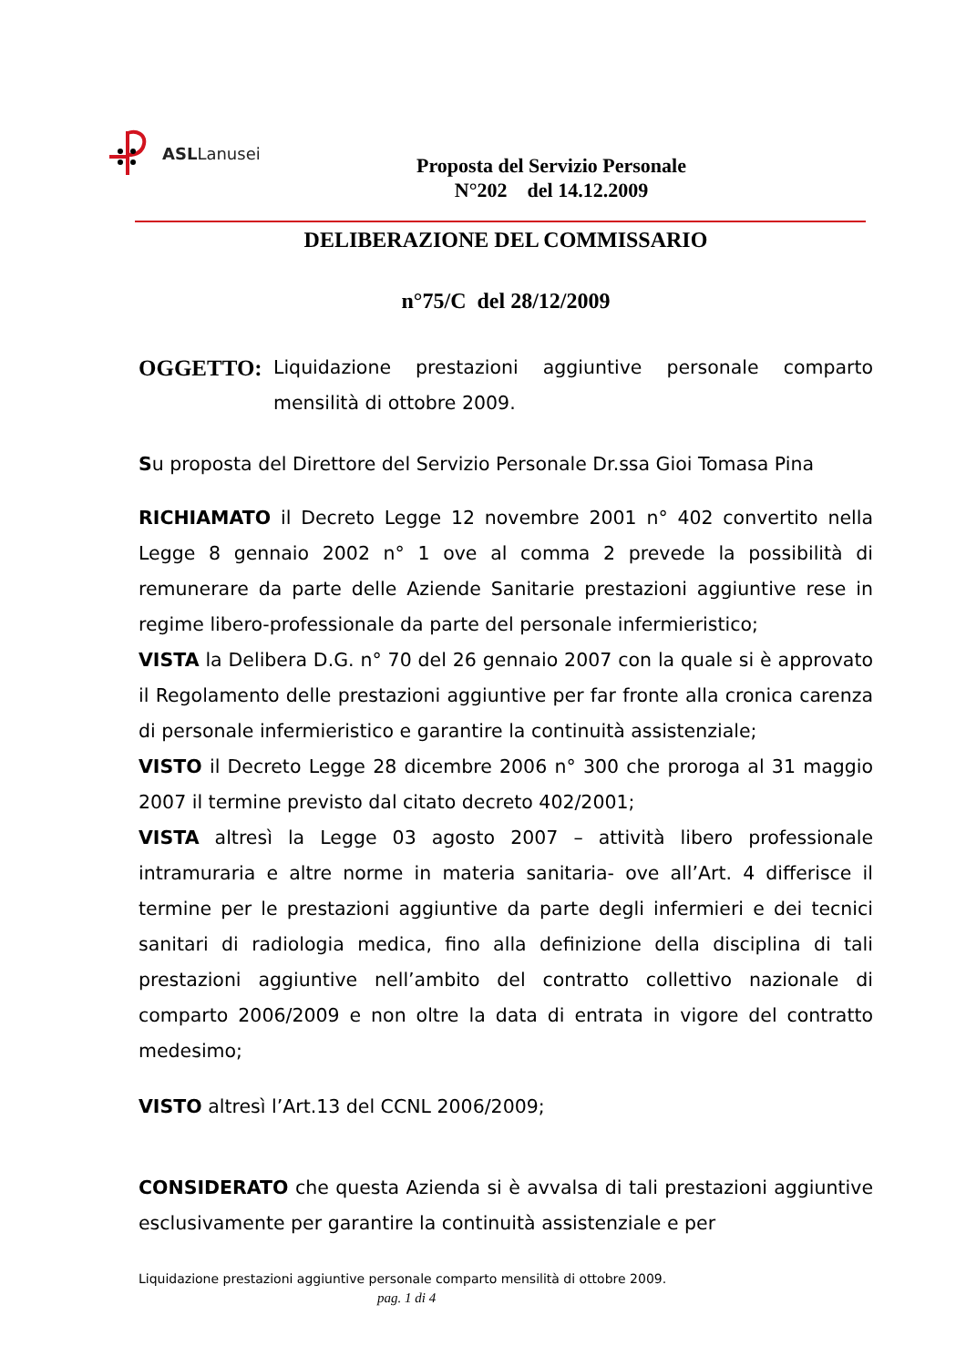ASLLanusei
Proposta del Servizio Personale
N°202 del 14.12.2009
DELIBERAZIONE DEL COMMISSARIO
n°75/C del 28/12/2009
OGGETTO:
Liquidazione prestazioni aggiuntive personale comparto mensilità di ottobre 2009.
Su proposta del Direttore del Servizio Personale Dr.ssa Gioi Tomasa Pina
RICHIAMATO il Decreto Legge 12 novembre 2001 n° 402 convertito nella Legge 8 gennaio 2002 n° 1 ove al comma 2 prevede la possibilità di remunerare da parte delle Aziende Sanitarie prestazioni aggiuntive rese in regime libero-professionale da parte del personale infermieristico;
VISTA la Delibera D.G. n° 70 del 26 gennaio 2007 con la quale si è approvato il Regolamento delle prestazioni aggiuntive per far fronte alla cronica carenza di personale infermieristico e garantire la continuità assistenziale;
VISTO il Decreto Legge 28 dicembre 2006 n° 300 che proroga al 31 maggio 2007 il termine previsto dal citato decreto 402/2001;
VISTA altresì la Legge 03 agosto 2007 – attività libero professionale intramuraria e altre norme in materia sanitaria- ove all’Art. 4 differisce il termine per le prestazioni aggiuntive da parte degli infermieri e dei tecnici sanitari di radiologia medica, fino alla definizione della disciplina di tali prestazioni aggiuntive nell’ambito del contratto collettivo nazionale di comparto 2006/2009 e non oltre la data di entrata in vigore del contratto medesimo;
VISTO altresì l’Art.13 del CCNL 2006/2009;
CONSIDERATO che questa Azienda si è avvalsa di tali prestazioni aggiuntive esclusivamente per garantire la continuità assistenziale e per
Liquidazione prestazioni aggiuntive personale comparto mensilità di ottobre 2009.
pag. 1 di 4